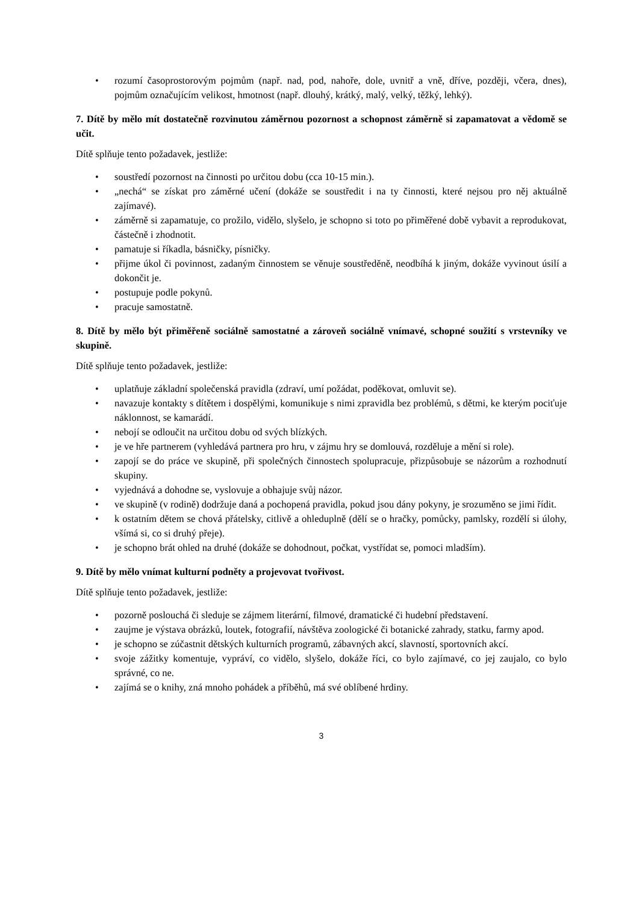• rozumí časoprostorovým pojmům (např. nad, pod, nahoře, dole, uvnitř a vně, dříve, později, včera, dnes), pojmům označujícím velikost, hmotnost (např. dlouhý, krátký, malý, velký, těžký, lehký).
7. Dítě by mělo mít dostatečně rozvinutou záměrnou pozornost a schopnost záměrně si zapamatovat a vědomě se učit.
Dítě splňuje tento požadavek, jestliže:
• soustředí pozornost na činnosti po určitou dobu (cca 10-15 min.).
• „nechá“ se získat pro záměrné učení (dokáže se soustředit i na ty činnosti, které nejsou pro něj aktuálně zajímavé).
• záměrně si zapamatuje, co prožilo, vidělo, slyšelo, je schopno si toto po přiměřené době vybavit a reprodukovat, částečně i zhodnotit.
• pamatuje si říkadla, básničky, písničky.
• přijme úkol či povinnost, zadaným činnostem se věnuje soustředěně, neodbíhá k jiným, dokáže vyvinout úsilí a dokončit je.
• postupuje podle pokynů.
• pracuje samostatně.
8. Dítě by mělo být přiměřeně sociálně samostatné a zároveň sociálně vnímavé, schopné soužití s vrstevníky ve skupině.
Dítě splňuje tento požadavek, jestliže:
• uplatňuje základní společenská pravidla (zdraví, umí požádat, poděkovat, omluvit se).
• navazuje kontakty s dítětem i dospělými, komunikuje s nimi zpravidla bez problémů, s dětmi, ke kterým pociťuje náklonnost, se kamarádí.
• nebojí se odloučit na určitou dobu od svých blízkých.
• je ve hře partnerem (vyhledává partnera pro hru, v zájmu hry se domlouvá, rozděluje a mění si role).
• zapojí se do práce ve skupině, při společných činnostech spolupracuje, přizpůsobuje se názorům a rozhodnutí skupiny.
• vyjednává a dohodne se, vyslovuje a obhajuje svůj názor.
• ve skupině (v rodině) dodržuje daná a pochopená pravidla, pokud jsou dány pokyny, je srozuměno se jimi řídit.
• k ostatním dětem se chová přátelsky, citlivě a ohleduplně (dělí se o hračky, pomůcky, pamlsky, rozdělí si úlohy, všímá si, co si druhý přeje).
• je schopno brát ohled na druhé (dokáže se dohodnout, počkat, vystřídat se, pomoci mladším).
9. Dítě by mělo vnímat kulturní podněty a projevovat tvořivost.
Dítě splňuje tento požadavek, jestliže:
• pozorně poslouchá či sleduje se zájmem literární, filmové, dramatické či hudební představení.
• zaujme je výstava obrázků, loutek, fotografií, návštěva zoologické či botanické zahrady, statku, farmy apod.
• je schopno se zúčastnit dětských kulturních programů, zábavných akcí, slavností, sportovních akcí.
• svoje zážitky komentuje, vypráví, co vidělo, slyšelo, dokáže říci, co bylo zajímavé, co jej zaujalo, co bylo správné, co ne.
• zajímá se o knihy, zná mnoho pohádek a příběhů, má své oblíbené hrdiny.
3